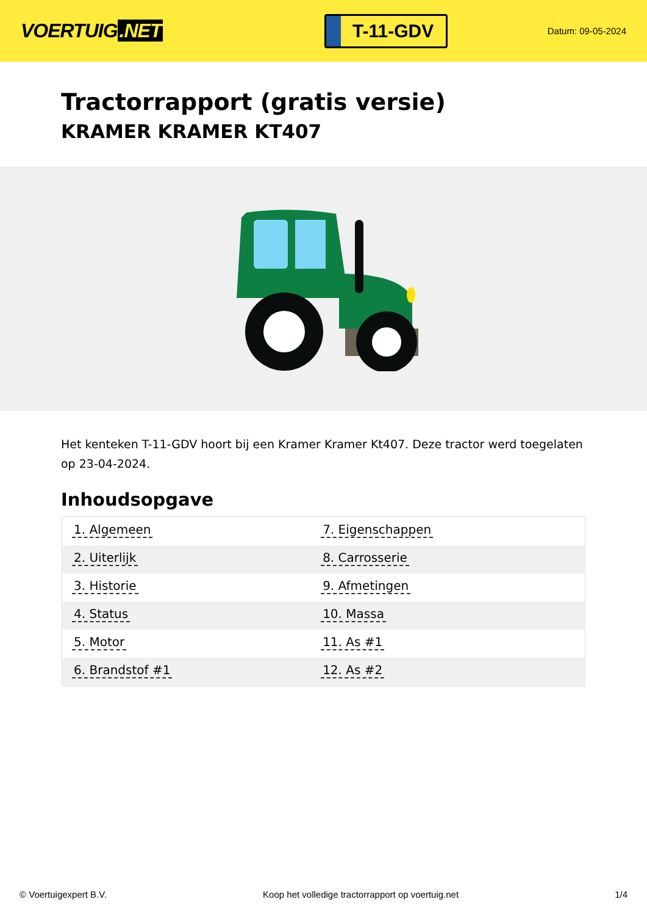VOERTUIG.NET
T-11-GDV
Datum: 09-05-2024
Tractorrapport (gratis versie)
KRAMER KRAMER KT407
Het kenteken T-11-GDV hoort bij een Kramer Kramer Kt407. Deze tractor werd toegelaten op 23-04-2024.
Inhoudsopgave
| 1. Algemeen | 7. Eigenschappen |
| 2. Uiterlijk | 8. Carrosserie |
| 3. Historie | 9. Afmetingen |
| 4. Status | 10. Massa |
| 5. Motor | 11. As #1 |
| 6. Brandstof #1 | 12. As #2 |
© Voertuigexpert B.V. Koop het volledige tractorrapport op voertuig.net 1/4